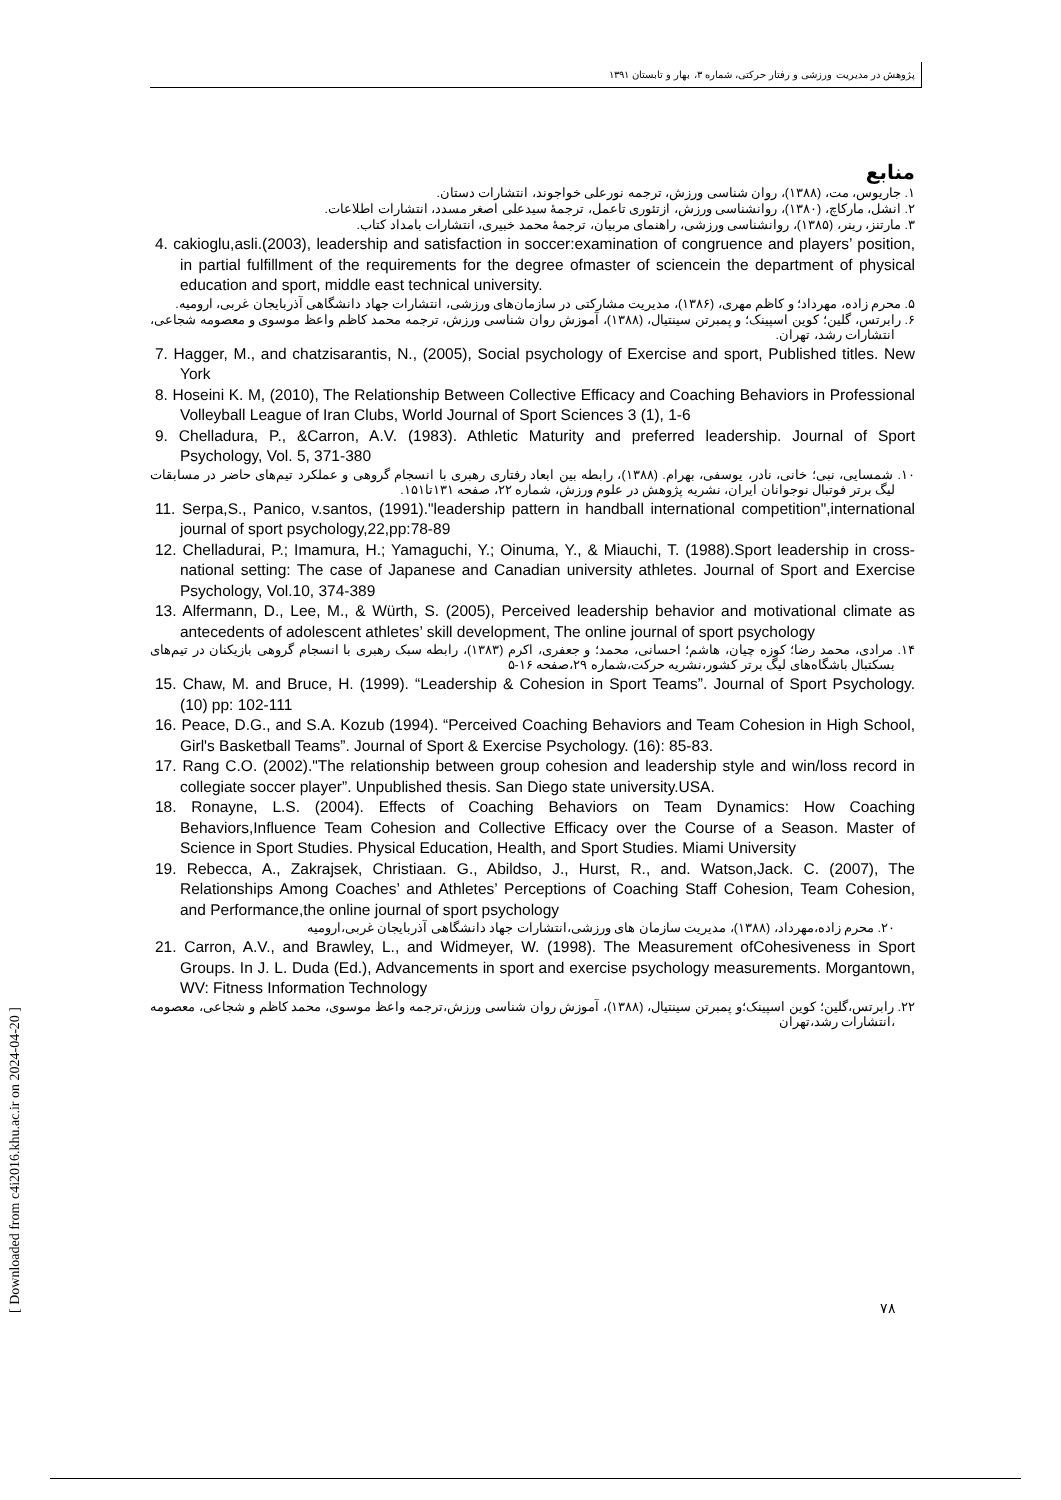پژوهش در مدیریت ورزشی و رفتار حرکتی، شماره ۳، بهار و تابستان ۱۳۹۱
منابع
۱. جاریوس، مت، (۱۳۸۸)، روان شناسی ورزش، ترجمه نورعلی خواجوند، انتشارات دستان.
۲. انشل، مارکاچ، (۱۳۸۰)، روانشناسی ورزش، ازتئوری تاعمل، ترجمهٔ سیدعلی اصغر مسدد، انتشارات اطلاعات.
۳. مارتنز، رینر، (۱۳۸۵)، روانشناسی ورزشی، راهنمای مربیان، ترجمهٔ محمد خبیری، انتشارات بامداد کتاب.
4. cakioglu,asli.(2003), leadership and satisfaction in soccer:examination of congruence and players’ position, in partial fulfillment of the requirements for the degree ofmaster of sciencein the department of physical education and sport, middle east technical university.
۵. محرم زاده، مهرداد؛ و کاظم مهری، (۱۳۸۶)، مدیریت مشارکتی در سازمان‌های ورزشی، انتشارات جهاد دانشگاهی آذربایجان غربی، ارومیه.
۶. رابرتس، گلین؛ کوین اسپینک؛ و پمبرتن سینتیال، (۱۳۸۸)، آموزش روان شناسی ورزش، ترجمه محمد کاظم واعظ موسوی و معصومه شجاعی، انتشارات رشد، تهران.
7. Hagger, M., and chatzisarantis, N., (2005), Social psychology of Exercise and sport, Published titles. New York
8. Hoseini K. M, (2010), The Relationship Between Collective Efficacy and Coaching Behaviors in Professional Volleyball League of Iran Clubs, World Journal of Sport Sciences 3 (1), 1-6
9. Chelladura, P., &Carron, A.V. (1983). Athletic Maturity and preferred leadership. Journal of Sport Psychology, Vol. 5, 371-380
۱۰. شمسایی، نبی؛ خانی، نادر، یوسفی، بهرام. (۱۳۸۸)، رابطه بین ابعاد رفتاری رهبری با انسجام گروهی و عملکرد تیم‌های حاضر در مسابقات لیگ برتر فوتبال نوجوانان ایران، نشریه پژوهش در علوم ورزش، شماره ۲۲، صفحه ۱۳۱تا۱۵۱.
11. Serpa,S., Panico, v.santos, (1991)."leadership pattern in handball international competition",international journal of sport psychology,22,pp:78-89
12. Chelladurai, P.; Imamura, H.; Yamaguchi, Y.; Oinuma, Y., & Miauchi, T. (1988).Sport leadership in cross-national setting: The case of Japanese and Canadian university athletes. Journal of Sport and Exercise Psychology, Vol.10, 374-389
13. Alfermann, D., Lee, M., & Würth, S. (2005), Perceived leadership behavior and motivational climate as antecedents of adolescent athletes’ skill development, The online journal of sport psychology
۱۴. مرادی، محمد رضا؛ کوزه چیان، هاشم؛ احسانی، محمد؛ و جعفری، اکرم (۱۳۸۳)، رابطه سبک رهبری با انسجام گروهی بازیکنان در تیم‌های بسکتبال باشگاه‌های لیگ برتر کشور،نشریه حرکت،شماره ۲۹،صفحه ۱۶-۵
15. Chaw, M. and Bruce, H. (1999). “Leadership & Cohesion in Sport Teams”. Journal of Sport Psychology. (10) pp: 102-111
16. Peace, D.G., and S.A. Kozub (1994). “Perceived Coaching Behaviors and Team Cohesion in High School, Girl's Basketball Teams”. Journal of Sport & Exercise Psychology. (16): 85-83.
17. Rang C.O. (2002)."The relationship between group cohesion and leadership style and win/loss record in collegiate soccer player”. Unpublished thesis. San Diego state university.USA.
18. Ronayne, L.S. (2004). Effects of Coaching Behaviors on Team Dynamics: How Coaching Behaviors,Influence Team Cohesion and Collective Efficacy over the Course of a Season. Master of Science in Sport Studies. Physical Education, Health, and Sport Studies. Miami University
19. Rebecca, A., Zakrajsek, Christiaan. G., Abildso, J., Hurst, R., and. Watson,Jack. C. (2007), The Relationships Among Coaches’ and Athletes’ Perceptions of Coaching Staff Cohesion, Team Cohesion, and Performance,the online journal of sport psychology
۲۰. محرم زاده،مهرداد، (۱۳۸۸)، مدیریت سازمان های ورزشی،انتشارات جهاد دانشگاهی آذربایجان غربی،ارومیه
21. Carron, A.V., and Brawley, L., and Widmeyer, W. (1998). The Measurement ofCohesiveness in Sport Groups. In J. L. Duda (Ed.), Advancements in sport and exercise psychology measurements. Morgantown, WV: Fitness Information Technology
۲۲. رابرتس،گلین؛ کوین اسپینک؛و پمبرتن سینتیال، (۱۳۸۸)، آموزش روان شناسی ورزش،ترجمه واعظ موسوی، محمد کاظم و شجاعی، معصومه ،انتشارات رشد،تهران
۷۸
[ Downloaded from c4i2016.khu.ac.ir on 2024-04-20 ]